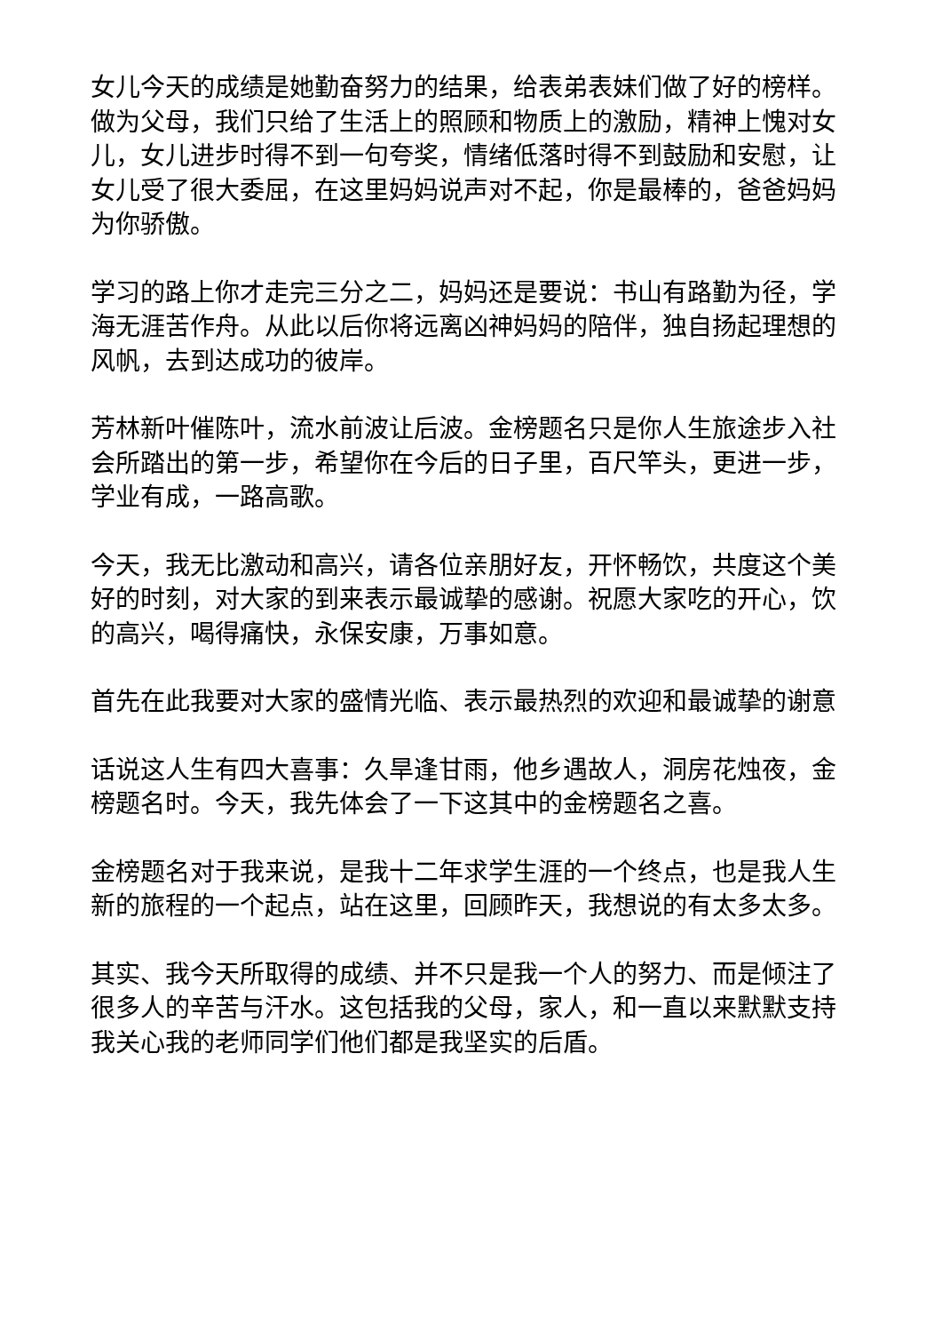女儿今天的成绩是她勤奋努力的结果，给表弟表妹们做了好的榜样。做为父母，我们只给了生活上的照顾和物质上的激励，精神上愧对女儿，女儿进步时得不到一句夸奖，情绪低落时得不到鼓励和安慰，让女儿受了很大委屈，在这里妈妈说声对不起，你是最棒的，爸爸妈妈为你骄傲。
学习的路上你才走完三分之二，妈妈还是要说：书山有路勤为径，学海无涯苦作舟。从此以后你将远离凶神妈妈的陪伴，独自扬起理想的风帆，去到达成功的彼岸。
芳林新叶催陈叶，流水前波让后波。金榜题名只是你人生旅途步入社会所踏出的第一步，希望你在今后的日子里，百尺竿头，更进一步，学业有成，一路高歌。
今天，我无比激动和高兴，请各位亲朋好友，开怀畅饮，共度这个美好的时刻，对大家的到来表示最诚挚的感谢。祝愿大家吃的开心，饮的高兴，喝得痛快，永保安康，万事如意。
首先在此我要对大家的盛情光临、表示最热烈的欢迎和最诚挚的谢意
话说这人生有四大喜事：久旱逢甘雨，他乡遇故人，洞房花烛夜，金榜题名时。今天，我先体会了一下这其中的金榜题名之喜。
金榜题名对于我来说，是我十二年求学生涯的一个终点，也是我人生新的旅程的一个起点，站在这里，回顾昨天，我想说的有太多太多。
其实、我今天所取得的成绩、并不只是我一个人的努力、而是倾注了很多人的辛苦与汗水。这包括我的父母，家人，和一直以来默默支持我关心我的老师同学们他们都是我坚实的后盾。